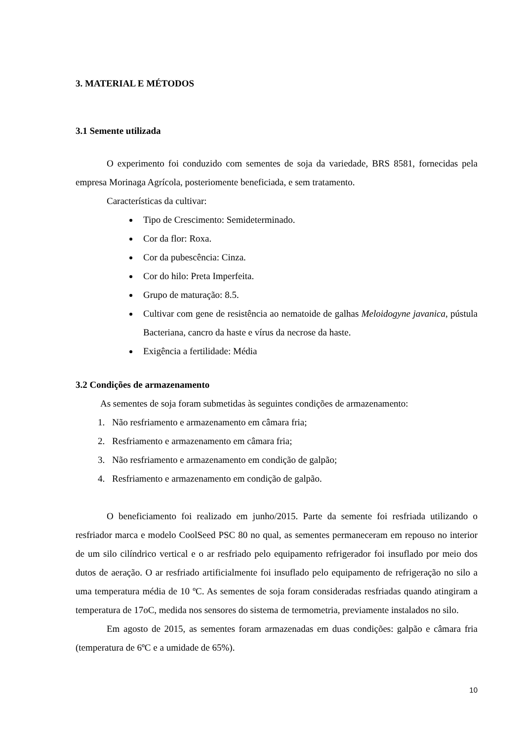3. MATERIAL E MÉTODOS
3.1 Semente utilizada
O experimento foi conduzido com sementes de soja da variedade, BRS 8581, fornecidas pela empresa Morinaga Agrícola, posteriomente beneficiada, e sem tratamento.
Características da cultivar:
Tipo de Crescimento: Semideterminado.
Cor da flor: Roxa.
Cor da pubescência: Cinza.
Cor do hilo: Preta Imperfeita.
Grupo de maturação: 8.5.
Cultivar com gene de resistência ao nematoide de galhas Meloidogyne javanica, pústula Bacteriana, cancro da haste e vírus da necrose da haste.
Exigência a fertilidade: Média
3.2 Condições de armazenamento
As sementes de soja foram submetidas às seguintes condições de armazenamento:
1. Não resfriamento e armazenamento em câmara fria;
2. Resfriamento e armazenamento em câmara fria;
3. Não resfriamento e armazenamento em condição de galpão;
4. Resfriamento e armazenamento em condição de galpão.
O beneficiamento foi realizado em junho/2015. Parte da semente foi resfriada utilizando o resfriador marca e modelo CoolSeed PSC 80 no qual, as sementes permaneceram em repouso no interior de um silo cilíndrico vertical e o ar resfriado pelo equipamento refrigerador foi insuflado por meio dos dutos de aeração. O ar resfriado artificialmente foi insuflado pelo equipamento de refrigeração no silo a uma temperatura média de 10 ºC. As sementes de soja foram consideradas resfriadas quando atingiram a temperatura de 17oC, medida nos sensores do sistema de termometria, previamente instalados no silo.
Em agosto de 2015, as sementes foram armazenadas em duas condições: galpão e câmara fria (temperatura de 6ºC e a umidade de 65%).
10